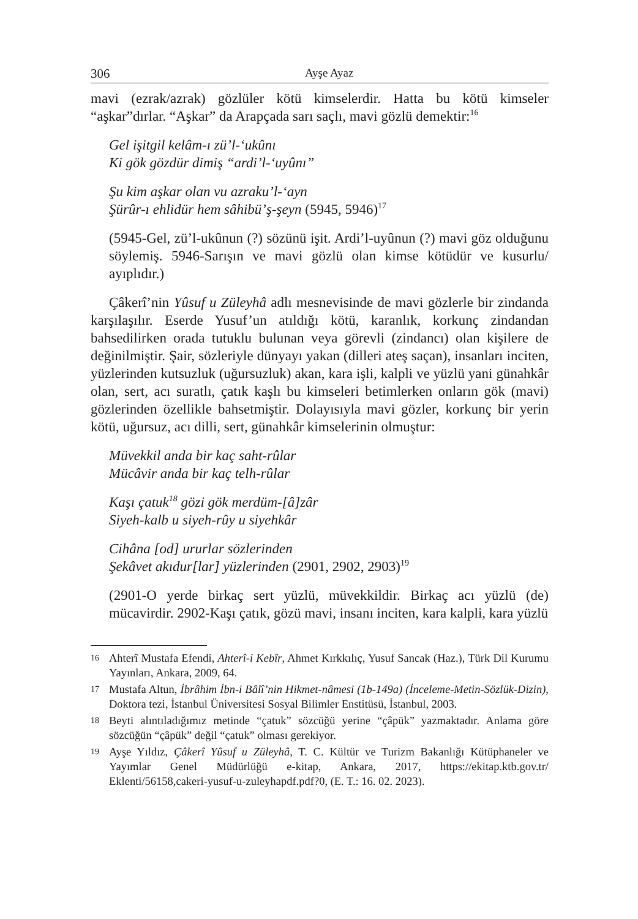306 Ayşe Ayaz
mavi (ezrak/azrak) gözlüler kötü kimselerdir. Hatta bu kötü kimseler “aşkar”dırlar. “Aşkar” da Arapçada sarı saçlı, mavi gözlü demektir:<sup>16</sup>
Gel işitgil kelâm-ı zü’l-‘ukûnı
Ki gök gözdür dimiş “ardi’l-‘uyûnı”
Şu kim aşkar olan vu azraku’l-‘ayn
Şürûr-ı ehlidür hem sâhibü’ş-şeyn (5945, 5946)<sup>17</sup>
(5945-Gel, zü’l-ukûnun (?) sözünü işit. Ardi’l-uyûnun (?) mavi göz olduğunu söylemiş. 5946-Sarışın ve mavi gözlü olan kimse kötüdür ve kusurlu/ ayıplıdır.)
Çâkerî’nin Yûsuf u Züleyhâ adlı mesnevisinde de mavi gözlerle bir zindanda karşılaşılır. Eserde Yusuf’un atıldığı kötü, karanlık, korkunç zindandan bahsedilirken orada tutuklu bulunan veya görevli (zindancı) olan kişilere de değinilmiştir. Şair, sözleriyle dünyayı yakan (dilleri ateş saçan), insanları inciten, yüzlerinden kutsuzluk (uğursuzluk) akan, kara işli, kalpli ve yüzlü yani günahkâr olan, sert, acı suratlı, çatık kaşlı bu kimseleri betimlerken onların gök (mavi) gözlerinden özellikle bahsetmiştir. Dolayısıyla mavi gözler, korkunç bir yerin kötü, uğursuz, acı dilli, sert, günahkâr kimselerinin olmuştur:
Müvekkil anda bir kaç saht-rûlar
Mücâvir anda bir kaç telh-rûlar
Kaşı çatuk<sup>18</sup> gözi gök merdüm-[â]zâr
Siyeh-kalb u siyeh-rûy u siyehkâr
Cihâna [od] ururlar sözlerinden
Şekâvet akıdur[lar] yüzlerinden (2901, 2902, 2903)<sup>19</sup>
(2901-O yerde birkaç sert yüzlü, müvekkildir. Birkaç acı yüzlü (de) mücavirdir. 2902-Kaşı çatık, gözü mavi, insanı inciten, kara kalpli, kara yüzlü
16
Ahterî Mustafa Efendi, Ahterî-i Kebîr, Ahmet Kırkkılıç, Yusuf Sancak (Haz.), Türk Dil Kurumu Yayınları, Ankara, 2009, 64.
17
Mustafa Altun, İbrâhim İbn-i Bâlî’nin Hikmet-nâmesi (1b-149a) (İnceleme-Metin-Sözlük-Dizin), Doktora tezi, İstanbul Üniversitesi Sosyal Bilimler Enstitüsü, İstanbul, 2003.
18
Beyti alıntıladığımız metinde “çatuk” sözcüğü yerine “çâpük” yazmaktadır. Anlama göre sözcüğün “çâpük” değil “çatuk” olması gerekiyor.
19
Ayşe Yıldız, Çâkerî Yûsuf u Züleyhâ, T. C. Kültür ve Turizm Bakanlığı Kütüphaneler ve Yayımlar Genel Müdürlüğü e-kitap, Ankara, 2017, https://ekitap.ktb.gov.tr/ Eklenti/56158,cakeri-yusuf-u-zuleyhapdf.pdf?0, (E. T.: 16. 02. 2023).